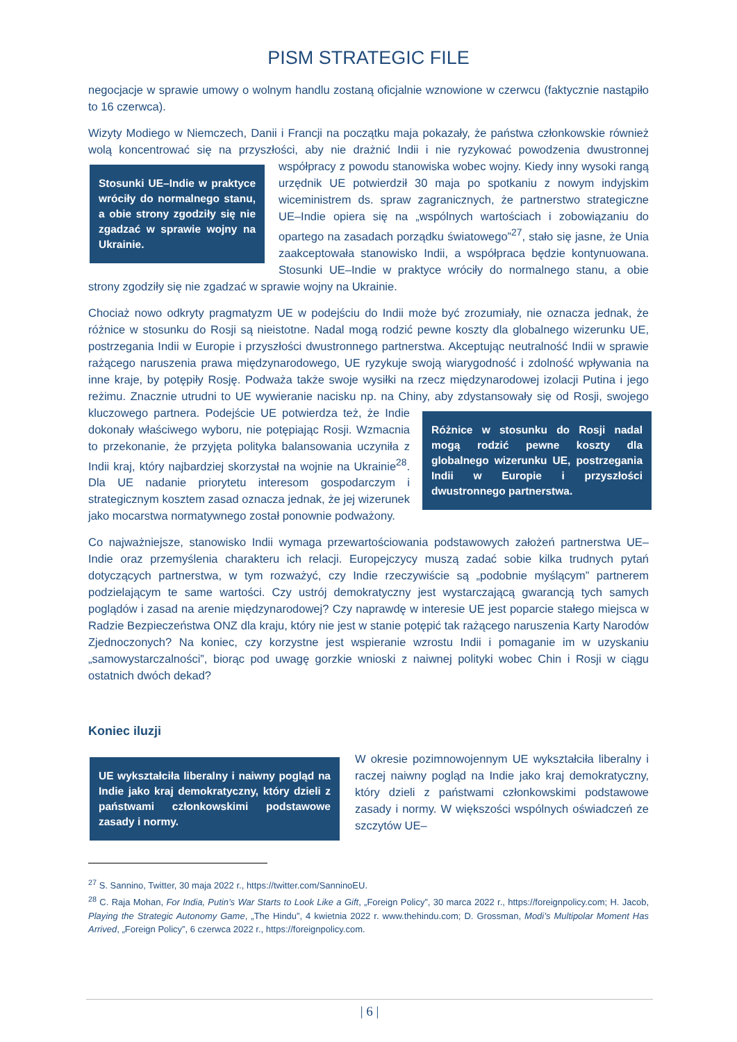PISM STRATEGIC FILE
negocjacje w sprawie umowy o wolnym handlu zostaną oficjalnie wznowione w czerwcu (faktycznie nastąpiło to 16 czerwca).
Wizyty Modiego w Niemczech, Danii i Francji na początku maja pokazały, że państwa członkowskie również wolą koncentrować się na przyszłości, aby nie drażnić Indii i nie ryzykować powodzenia
Stosunki UE–Indie w praktyce wróciły do normalnego stanu, a obie strony zgodziły się nie zgadzać w sprawie wojny na Ukrainie.
dwustronnej współpracy z powodu stanowiska wobec wojny. Kiedy inny wysoki rangą urzędnik UE potwierdził 30 maja po spotkaniu z nowym indyjskim wiceministrem ds. spraw zagranicznych, że partnerstwo strategiczne UE–Indie opiera się na „wspólnych wartościach i zobowiązaniu do opartego na zasadach porządku światowego”<sup>27</sup>, stało się jasne, że Unia zaakceptowała stanowisko Indii, a współpraca będzie kontynuowana. Stosunki UE–Indie w praktyce wróciły do normalnego stanu, a obie strony zgodziły się nie zgadzać w sprawie wojny na Ukrainie.
Chociaż nowo odkryty pragmatyzm UE w podejściu do Indii może być zrozumiały, nie oznacza jednak, że różnice w stosunku do Rosji są nieistotne. Nadal mogą rodzić pewne koszty dla globalnego wizerunku UE, postrzegania Indii w Europie i przyszłości dwustronnego partnerstwa. Akceptując neutralność Indii w sprawie rażącego naruszenia prawa międzynarodowego, UE ryzykuje swoją wiarygodność i zdolność wpływania na inne kraje, by potępiły Rosję. Podważa także swoje wysiłki na rzecz międzynarodowej izolacji Putina i jego reżimu. Znacznie utrudni to UE wywieranie nacisku np. na Chiny, aby zdystansowały się od Rosji, swojego kluczowego partnera. Podejście UE potwierdza też,
Różnice w stosunku do Rosji nadal mogą rodzić pewne koszty dla globalnego wizerunku UE, postrzegania Indii w Europie i przyszłości dwustronnego partnerstwa.
że Indie dokonały właściwego wyboru, nie potępiając Rosji. Wzmacnia to przekonanie, że przyjęta polityka balansowania uczyniła z Indii kraj, który najbardziej skorzystał na wojnie na Ukrainie<sup>28</sup>. Dla UE nadanie priorytetu interesom gospodarczym i strategicznym kosztem zasad oznacza jednak, że jej wizerunek jako mocarstwa normatywnego został ponownie podważony.
Co najważniejsze, stanowisko Indii wymaga przewartościowania podstawowych założeń partnerstwa UE–Indie oraz przemyślenia charakteru ich relacji. Europejczycy muszą zadać sobie kilka trudnych pytań dotyczących partnerstwa, w tym rozważyć, czy Indie rzeczywiście są „podobnie myślącym” partnerem podzielającym te same wartości. Czy ustrój demokratyczny jest wystarczającą gwarancją tych samych poglądów i zasad na arenie międzynarodowej? Czy naprawdę w interesie UE jest poparcie stałego miejsca w Radzie Bezpieczeństwa ONZ dla kraju, który nie jest w stanie potępić tak rażącego naruszenia Karty Narodów Zjednoczonych? Na koniec, czy korzystne jest wspieranie wzrostu Indii i pomaganie im w uzyskaniu „samowystarczalności”, biorąc pod uwagę gorzkie wnioski z naiwnej polityki wobec Chin i Rosji w ciągu ostatnich dwóch dekad?
Koniec iluzji
UE wykształciła liberalny i naiwny pogląd na Indie jako kraj demokratyczny, który dzieli z państwami członkowskimi podstawowe zasady i normy.
W okresie pozimnowojennym UE wykształciła liberalny i raczej naiwny pogląd na Indie jako kraj demokratyczny, który dzieli z państwami członkowskimi podstawowe zasady i normy. W większości wspólnych oświadczeń ze szczytów UE–
<sup>27</sup> S. Sannino, Twitter, 30 maja 2022 r., https://twitter.com/SanninoEU.
<sup>28</sup> C. Raja Mohan, For India, Putin’s War Starts to Look Like a Gift, „Foreign Policy”, 30 marca 2022 r., https://foreignpolicy.com; H. Jacob, Playing the Strategic Autonomy Game, „The Hindu”, 4 kwietnia 2022 r. www.thehindu.com; D. Grossman, Modi’s Multipolar Moment Has Arrived, „Foreign Policy”, 6 czerwca 2022 r., https://foreignpolicy.com.
| 6 |